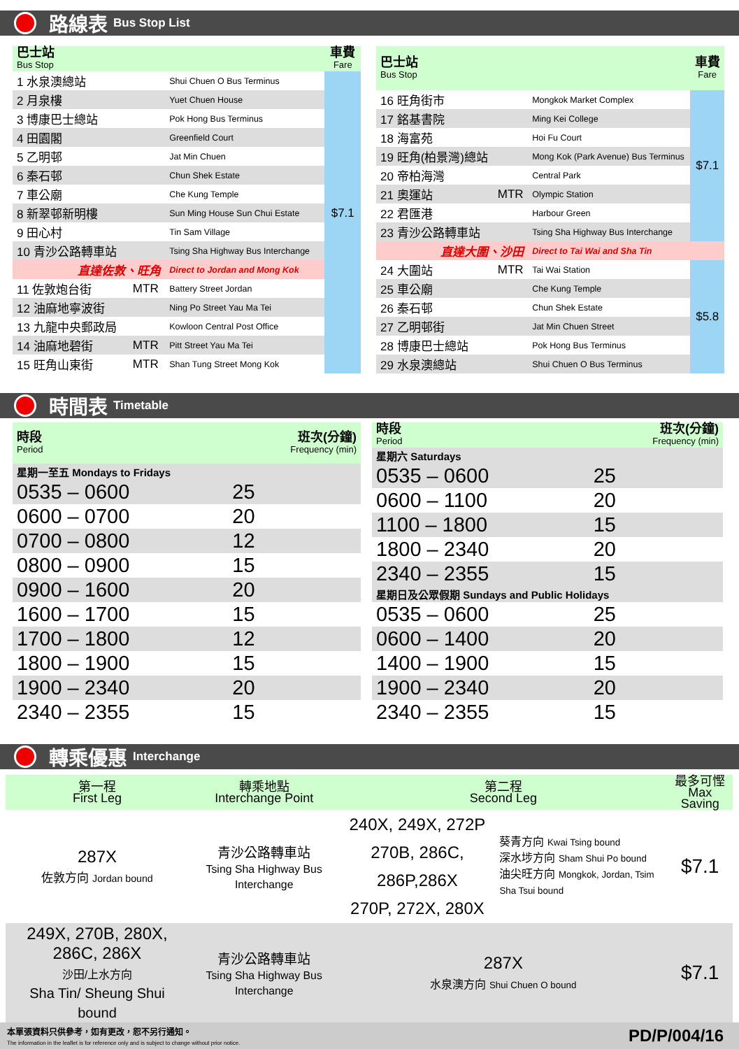路線表 Bus Stop List
| 巴士站 Bus Stop | | | 車費 Fare |
| --- | --- | --- | --- |
| 1 水泉澳總站 | | Shui Chuen O Bus Terminus | $7.1 |
| 2 月泉樓 | | Yuet Chuen House | |
| 3 博康巴士總站 | | Pok Hong Bus Terminus | |
| 4 田園閣 | | Greenfield Court | |
| 5 乙明邨 | | Jat Min Chuen | |
| 6 秦石邨 | | Chun Shek Estate | |
| 7 車公廟 | | Che Kung Temple | |
| 8 新翠邨新明樓 | | Sun Ming House Sun Chui Estate | |
| 9 田心村 | | Tin Sam Village | |
| 10 青沙公路轉車站 | | Tsing Sha Highway Bus Interchange | |
| 直達佐敦、旺角 | | Direct to Jordan and Mong Kok | |
| 11 佐敦炮台街 | MTR | Battery Street Jordan | |
| 12 油麻地寧波街 | | Ning Po Street Yau Ma Tei | |
| 13 九龍中央郵政局 | | Kowloon Central Post Office | |
| 14 油麻地碧街 | MTR | Pitt Street Yau Ma Tei | |
| 15 旺角山東街 | MTR | Shan Tung Street Mong Kok | |
| 巴士站 Bus Stop | | | 車費 Fare |
| --- | --- | --- | --- |
| 16 旺角街市 | | Mongkok Market Complex | $7.1 |
| 17 銘基書院 | | Ming Kei College | |
| 18 海富苑 | | Hoi Fu Court | |
| 19 旺角(柏景灣)總站 | | Mong Kok (Park Avenue) Bus Terminus | |
| 20 帝柏海灣 | | Central Park | |
| 21 奧運站 | MTR | Olympic Station | |
| 22 君匯港 | | Harbour Green | |
| 23 青沙公路轉車站 | | Tsing Sha Highway Bus Interchange | |
| 直達大圍、沙田 | | Direct to Tai Wai and Sha Tin | |
| 24 大圍站 | MTR | Tai Wai Station | $5.8 |
| 25 車公廟 | | Che Kung Temple | |
| 26 秦石邨 | | Chun Shek Estate | |
| 27 乙明邨街 | | Jat Min Chuen Street | |
| 28 博康巴士總站 | | Pok Hong Bus Terminus | |
| 29 水泉澳總站 | | Shui Chuen O Bus Terminus | |
時間表 Timetable
| 時段 Period | 班次(分鐘) Frequency (min) |
| --- | --- |
| 星期一至五 Mondays to Fridays | |
| 0535 – 0600 | 25 |
| 0600 – 0700 | 20 |
| 0700 – 0800 | 12 |
| 0800 – 0900 | 15 |
| 0900 – 1600 | 20 |
| 1600 – 1700 | 15 |
| 1700 – 1800 | 12 |
| 1800 – 1900 | 15 |
| 1900 – 2340 | 20 |
| 2340 – 2355 | 15 |
| 時段 Period | 班次(分鐘) Frequency (min) |
| --- | --- |
| 星期六 Saturdays | |
| 0535 – 0600 | 25 |
| 0600 – 1100 | 20 |
| 1100 – 1800 | 15 |
| 1800 – 2340 | 20 |
| 2340 – 2355 | 15 |
| 星期日及公眾假期 Sundays and Public Holidays | |
| 0535 – 0600 | 25 |
| 0600 – 1400 | 20 |
| 1400 – 1900 | 15 |
| 1900 – 2340 | 20 |
| 2340 – 2355 | 15 |
轉乘優惠 Interchange
| 第一程 First Leg | 轉乘地點 Interchange Point | 第二程 Second Leg | | 最多可慳 Max Saving |
| 287X 佐敦方向 Jordan bound | 青沙公路轉車站 Tsing Sha Highway Bus Interchange | 240X, 249X, 272P 270B, 286C, 286P,286X 270P, 272X, 280X | 葵青方向 Kwai Tsing bound 深水埗方向 Sham Shui Po bound 油尖旺方向 Mongkok, Jordan, Tsim Sha Tsui bound | $7.1 |
| 249X, 270B, 280X, 286C, 286X 沙田/上水方向 Sha Tin/ Sheung Shui bound | 青沙公路轉車站 Tsing Sha Highway Bus Interchange | 287X 水泉澳方向 Shui Chuen O bound | | $7.1 |
本單張資料只供參考，如有更改，恕不另行通知。
The information in the leaflet is for reference only and is subject to change without prior notice.
PD/P/004/16